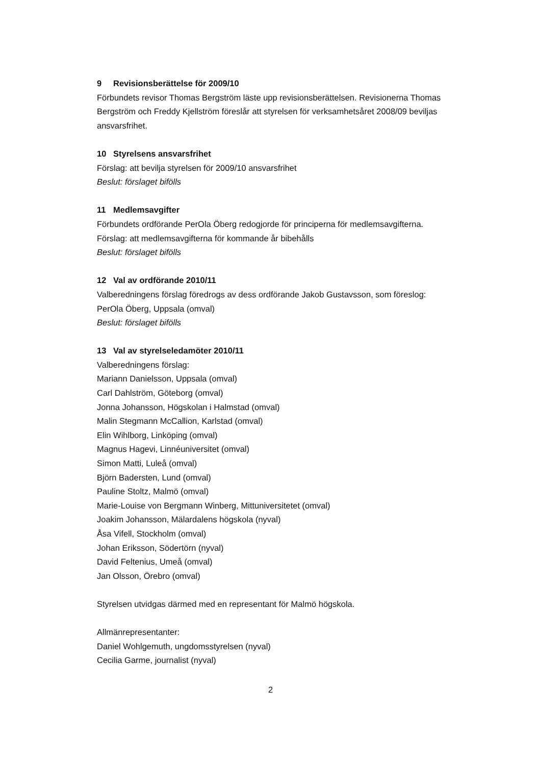9 Revisionsberättelse för 2009/10
Förbundets revisor Thomas Bergström läste upp revisionsberättelsen. Revisionerna Thomas Bergström och Freddy Kjellström föreslår att styrelsen för verksamhetsåret 2008/09 beviljas ansvarsfrihet.
10 Styrelsens ansvarsfrihet
Förslag: att bevilja styrelsen för 2009/10 ansvarsfrihet
Beslut: förslaget bifölls
11 Medlemsavgifter
Förbundets ordförande PerOla Öberg redogjorde för principerna för medlemsavgifterna.
Förslag: att medlemsavgifterna för kommande år bibehålls
Beslut: förslaget bifölls
12 Val av ordförande 2010/11
Valberedningens förslag föredrogs av dess ordförande Jakob Gustavsson, som föreslog:
PerOla Öberg, Uppsala (omval)
Beslut: förslaget bifölls
13 Val av styrelseledamöter 2010/11
Valberedningens förslag:
Mariann Danielsson, Uppsala (omval)
Carl Dahlström, Göteborg (omval)
Jonna Johansson, Högskolan i Halmstad (omval)
Malin Stegmann McCallion, Karlstad (omval)
Elin Wihlborg, Linköping (omval)
Magnus Hagevi, Linnéuniversitet (omval)
Simon Matti, Luleå (omval)
Björn Badersten, Lund (omval)
Pauline Stoltz, Malmö (omval)
Marie-Louise von Bergmann Winberg, Mittuniversitetet (omval)
Joakim Johansson, Mälardalens högskola (nyval)
Åsa Vifell, Stockholm (omval)
Johan Eriksson, Södertörn (nyval)
David Feltenius, Umeå (omval)
Jan Olsson, Örebro (omval)
Styrelsen utvidgas därmed med en representant för Malmö högskola.
Allmänrepresentanter:
Daniel Wohlgemuth, ungdomsstyrelsen (nyval)
Cecilia Garme, journalist (nyval)
2